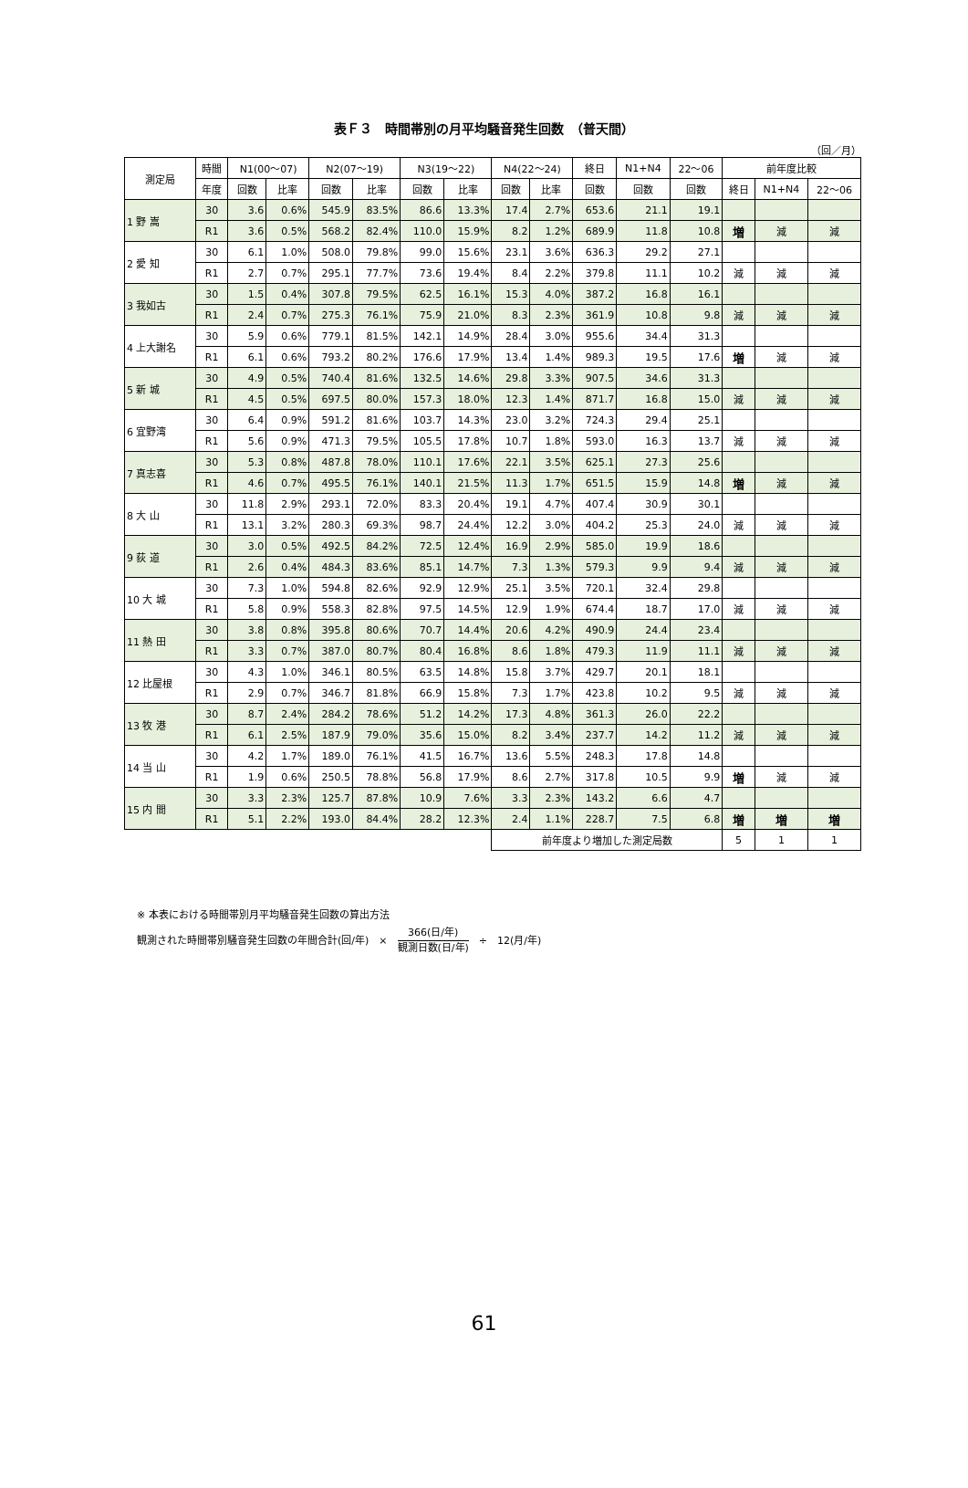表Ｆ３　時間帯別の月平均騒音発生回数　（普天間）
（回／月）
| 測定局 | 時間 | N1(00～07) | | N2(07～19) | | N3(19～22) | | N4(22～24) | | 終日 | N1+N4 | 22～06 | 前年度比較 | | |
| --- | --- | --- | --- | --- | --- | --- | --- | --- | --- | --- | --- | --- | --- | --- | --- |
| | 年度 | 回数 | 比率 | 回数 | 比率 | 回数 | 比率 | 回数 | 比率 | 回数 | 回数 | 回数 | 終日 | N1+N4 | 22～06 |
| 1 野 嵩 | 30 | 3.6 | 0.6% | 545.9 | 83.5% | 86.6 | 13.3% | 17.4 | 2.7% | 653.6 | 21.1 | 19.1 | | | |
| | R1 | 3.6 | 0.5% | 568.2 | 82.4% | 110.0 | 15.9% | 8.2 | 1.2% | 689.9 | 11.8 | 10.8 | 増 | 減 | 減 |
| 2 愛 知 | 30 | 6.1 | 1.0% | 508.0 | 79.8% | 99.0 | 15.6% | 23.1 | 3.6% | 636.3 | 29.2 | 27.1 | | | |
| | R1 | 2.7 | 0.7% | 295.1 | 77.7% | 73.6 | 19.4% | 8.4 | 2.2% | 379.8 | 11.1 | 10.2 | 減 | 減 | 減 |
| 3 我如古 | 30 | 1.5 | 0.4% | 307.8 | 79.5% | 62.5 | 16.1% | 15.3 | 4.0% | 387.2 | 16.8 | 16.1 | | | |
| | R1 | 2.4 | 0.7% | 275.3 | 76.1% | 75.9 | 21.0% | 8.3 | 2.3% | 361.9 | 10.8 | 9.8 | 減 | 減 | 減 |
| 4 上大謝名 | 30 | 5.9 | 0.6% | 779.1 | 81.5% | 142.1 | 14.9% | 28.4 | 3.0% | 955.6 | 34.4 | 31.3 | | | |
| | R1 | 6.1 | 0.6% | 793.2 | 80.2% | 176.6 | 17.9% | 13.4 | 1.4% | 989.3 | 19.5 | 17.6 | 増 | 減 | 減 |
| 5 新 城 | 30 | 4.9 | 0.5% | 740.4 | 81.6% | 132.5 | 14.6% | 29.8 | 3.3% | 907.5 | 34.6 | 31.3 | | | |
| | R1 | 4.5 | 0.5% | 697.5 | 80.0% | 157.3 | 18.0% | 12.3 | 1.4% | 871.7 | 16.8 | 15.0 | 減 | 減 | 減 |
| 6 宜野湾 | 30 | 6.4 | 0.9% | 591.2 | 81.6% | 103.7 | 14.3% | 23.0 | 3.2% | 724.3 | 29.4 | 25.1 | | | |
| | R1 | 5.6 | 0.9% | 471.3 | 79.5% | 105.5 | 17.8% | 10.7 | 1.8% | 593.0 | 16.3 | 13.7 | 減 | 減 | 減 |
| 7 真志喜 | 30 | 5.3 | 0.8% | 487.8 | 78.0% | 110.1 | 17.6% | 22.1 | 3.5% | 625.1 | 27.3 | 25.6 | | | |
| | R1 | 4.6 | 0.7% | 495.5 | 76.1% | 140.1 | 21.5% | 11.3 | 1.7% | 651.5 | 15.9 | 14.8 | 増 | 減 | 減 |
| 8 大 山 | 30 | 11.8 | 2.9% | 293.1 | 72.0% | 83.3 | 20.4% | 19.1 | 4.7% | 407.4 | 30.9 | 30.1 | | | |
| | R1 | 13.1 | 3.2% | 280.3 | 69.3% | 98.7 | 24.4% | 12.2 | 3.0% | 404.2 | 25.3 | 24.0 | 減 | 減 | 減 |
| 9 荻 道 | 30 | 3.0 | 0.5% | 492.5 | 84.2% | 72.5 | 12.4% | 16.9 | 2.9% | 585.0 | 19.9 | 18.6 | | | |
| | R1 | 2.6 | 0.4% | 484.3 | 83.6% | 85.1 | 14.7% | 7.3 | 1.3% | 579.3 | 9.9 | 9.4 | 減 | 減 | 減 |
| 10 大 城 | 30 | 7.3 | 1.0% | 594.8 | 82.6% | 92.9 | 12.9% | 25.1 | 3.5% | 720.1 | 32.4 | 29.8 | | | |
| | R1 | 5.8 | 0.9% | 558.3 | 82.8% | 97.5 | 14.5% | 12.9 | 1.9% | 674.4 | 18.7 | 17.0 | 減 | 減 | 減 |
| 11 熱 田 | 30 | 3.8 | 0.8% | 395.8 | 80.6% | 70.7 | 14.4% | 20.6 | 4.2% | 490.9 | 24.4 | 23.4 | | | |
| | R1 | 3.3 | 0.7% | 387.0 | 80.7% | 80.4 | 16.8% | 8.6 | 1.8% | 479.3 | 11.9 | 11.1 | 減 | 減 | 減 |
| 12 比屋根 | 30 | 4.3 | 1.0% | 346.1 | 80.5% | 63.5 | 14.8% | 15.8 | 3.7% | 429.7 | 20.1 | 18.1 | | | |
| | R1 | 2.9 | 0.7% | 346.7 | 81.8% | 66.9 | 15.8% | 7.3 | 1.7% | 423.8 | 10.2 | 9.5 | 減 | 減 | 減 |
| 13 牧 港 | 30 | 8.7 | 2.4% | 284.2 | 78.6% | 51.2 | 14.2% | 17.3 | 4.8% | 361.3 | 26.0 | 22.2 | | | |
| | R1 | 6.1 | 2.5% | 187.9 | 79.0% | 35.6 | 15.0% | 8.2 | 3.4% | 237.7 | 14.2 | 11.2 | 減 | 減 | 減 |
| 14 当 山 | 30 | 4.2 | 1.7% | 189.0 | 76.1% | 41.5 | 16.7% | 13.6 | 5.5% | 248.3 | 17.8 | 14.8 | | | |
| | R1 | 1.9 | 0.6% | 250.5 | 78.8% | 56.8 | 17.9% | 8.6 | 2.7% | 317.8 | 10.5 | 9.9 | 増 | 減 | 減 |
| 15 内 間 | 30 | 3.3 | 2.3% | 125.7 | 87.8% | 10.9 | 7.6% | 3.3 | 2.3% | 143.2 | 6.6 | 4.7 | | | |
| | R1 | 5.1 | 2.2% | 193.0 | 84.4% | 28.2 | 12.3% | 2.4 | 1.1% | 228.7 | 7.5 | 6.8 | 増 | 増 | 増 |
| | | | | | | | | 前年度より増加した測定局数 | | | | | 5 | 1 | 1 |
※ 本表における時間帯別月平均騒音発生回数の算出方法
観測された時間帯別騒音発生回数の年間合計(回/年)　×　366(日/年) 観測日数(日/年)　÷　12(月/年)
61